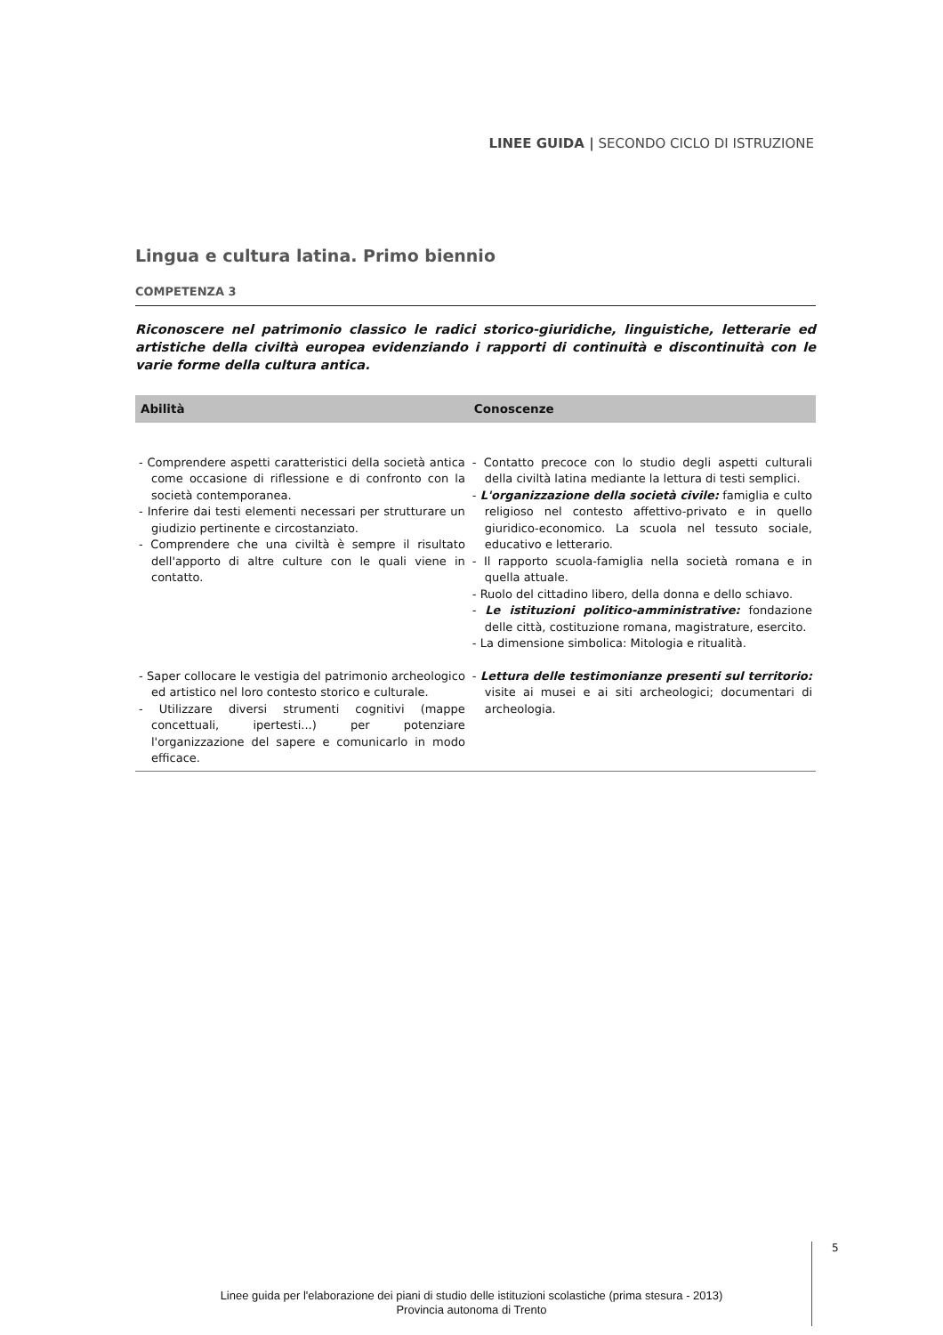LINEE GUIDA | SECONDO CICLO DI ISTRUZIONE
Lingua e cultura latina. Primo biennio
COMPETENZA 3
Riconoscere nel patrimonio classico le radici storico-giuridiche, linguistiche, letterarie ed artistiche della civiltà europea evidenziando i rapporti di continuità e discontinuità con le varie forme della cultura antica.
| Abilità | Conoscenze |
| --- | --- |
| - Comprendere aspetti caratteristici della società antica come occasione di riflessione e di confronto con la società contemporanea. - Inferire dai testi elementi necessari per strutturare un giudizio pertinente e circostanziato. - Comprendere che una civiltà è sempre il risultato dell'apporto di altre culture con le quali viene in contatto. | - Contatto precoce con lo studio degli aspetti culturali della civiltà latina mediante la lettura di testi semplici. - L'organizzazione della società civile: famiglia e culto religioso nel contesto affettivo-privato e in quello giuridico-economico. La scuola nel tessuto sociale, educativo e letterario. - Il rapporto scuola-famiglia nella società romana e in quella attuale. - Ruolo del cittadino libero, della donna e dello schiavo. - Le istituzioni politico-amministrative: fondazione delle città, costituzione romana, magistrature, esercito. - La dimensione simbolica: Mitologia e ritualità. |
| - Saper collocare le vestigia del patrimonio archeologico ed artistico nel loro contesto storico e culturale. - Utilizzare diversi strumenti cognitivi (mappe concettuali, ipertesti...) per potenziare l'organizzazione del sapere e comunicarlo in modo efficace. | - Lettura delle testimonianze presenti sul territorio: visite ai musei e ai siti archeologici; documentari di archeologia. |
5
Linee guida per l'elaborazione dei piani di studio delle istituzioni scolastiche (prima stesura - 2013)
Provincia autonoma di Trento